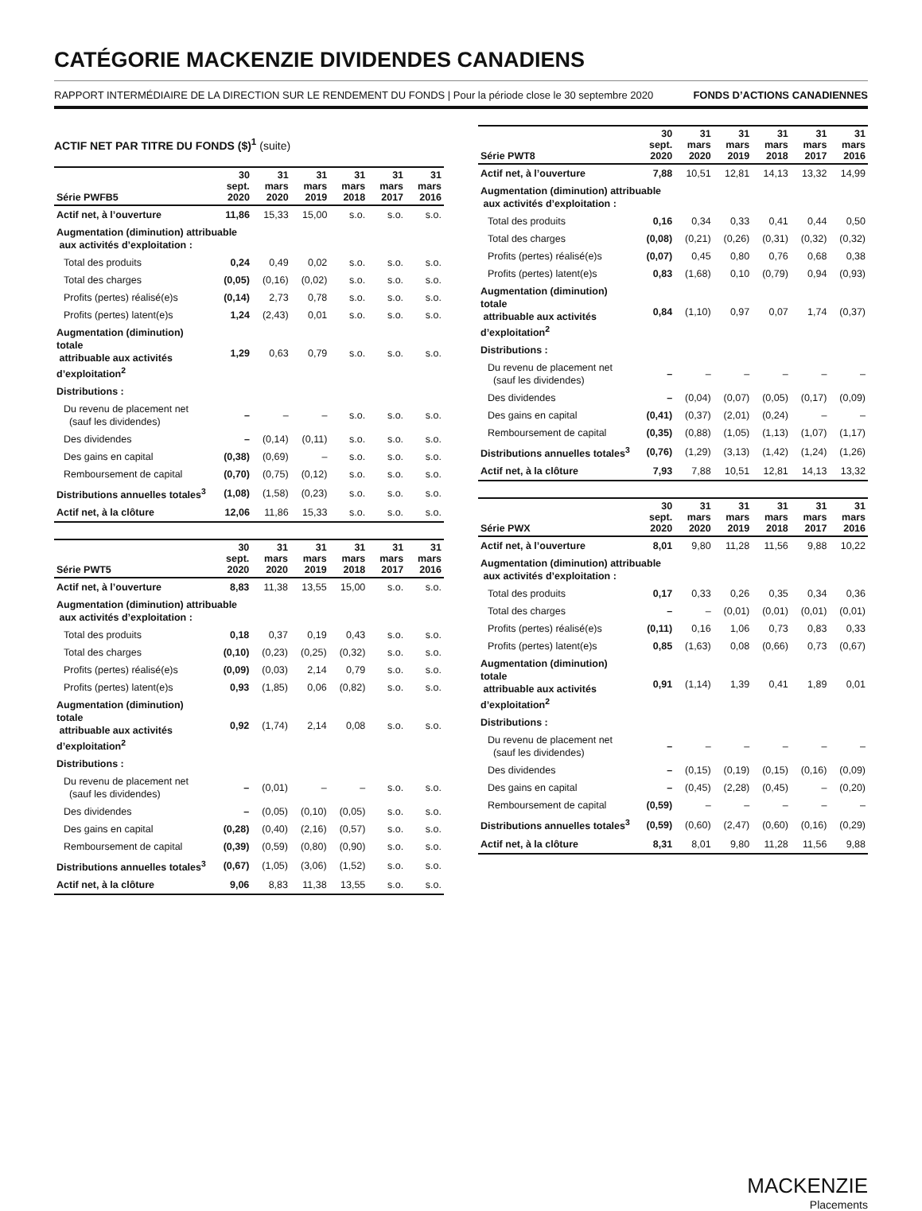CATÉGORIE MACKENZIE DIVIDENDES CANADIENS
RAPPORT INTERMÉDIAIRE DE LA DIRECTION SUR LE RENDEMENT DU FONDS | Pour la période close le 30 septembre 2020 FONDS D’ACTIONS CANADIENNES
ACTIF NET PAR TITRE DU FONDS ($)<sup>1</sup> (suite)
| Série PWFB5 | 30 sept. 2020 | 31 mars 2020 | 31 mars 2019 | 31 mars 2018 | 31 mars 2017 | 31 mars 2016 |
| --- | --- | --- | --- | --- | --- | --- |
| Actif net, à l’ouverture | 11,86 | 15,33 | 15,00 | s.o. | s.o. | s.o. |
| Augmentation (diminution) attribuable aux activités d’exploitation : | | | | | | |
| Total des produits | 0,24 | 0,49 | 0,02 | s.o. | s.o. | s.o. |
| Total des charges | (0,05) | (0,16) | (0,02) | s.o. | s.o. | s.o. |
| Profits (pertes) réalisé(e)s | (0,14) | 2,73 | 0,78 | s.o. | s.o. | s.o. |
| Profits (pertes) latent(e)s | 1,24 | (2,43) | 0,01 | s.o. | s.o. | s.o. |
| Augmentation (diminution) totale attribuable aux activités d’exploitation<sup>2</sup> | 1,29 | 0,63 | 0,79 | s.o. | s.o. | s.o. |
| Distributions : | | | | | | |
| Du revenu de placement net (sauf les dividendes) | – | – | – | s.o. | s.o. | s.o. |
| Des dividendes | – | (0,14) | (0,11) | s.o. | s.o. | s.o. |
| Des gains en capital | (0,38) | (0,69) | – | s.o. | s.o. | s.o. |
| Remboursement de capital | (0,70) | (0,75) | (0,12) | s.o. | s.o. | s.o. |
| Distributions annuelles totales<sup>3</sup> | (1,08) | (1,58) | (0,23) | s.o. | s.o. | s.o. |
| Actif net, à la clôture | 12,06 | 11,86 | 15,33 | s.o. | s.o. | s.o. |
| Série PWT5 | 30 sept. 2020 | 31 mars 2020 | 31 mars 2019 | 31 mars 2018 | 31 mars 2017 | 31 mars 2016 |
| --- | --- | --- | --- | --- | --- | --- |
| Actif net, à l’ouverture | 8,83 | 11,38 | 13,55 | 15,00 | s.o. | s.o. |
| Augmentation (diminution) attribuable aux activités d’exploitation : | | | | | | |
| Total des produits | 0,18 | 0,37 | 0,19 | 0,43 | s.o. | s.o. |
| Total des charges | (0,10) | (0,23) | (0,25) | (0,32) | s.o. | s.o. |
| Profits (pertes) réalisé(e)s | (0,09) | (0,03) | 2,14 | 0,79 | s.o. | s.o. |
| Profits (pertes) latent(e)s | 0,93 | (1,85) | 0,06 | (0,82) | s.o. | s.o. |
| Augmentation (diminution) totale attribuable aux activités d’exploitation<sup>2</sup> | 0,92 | (1,74) | 2,14 | 0,08 | s.o. | s.o. |
| Distributions : | | | | | | |
| Du revenu de placement net (sauf les dividendes) | – | (0,01) | – | – | s.o. | s.o. |
| Des dividendes | – | (0,05) | (0,10) | (0,05) | s.o. | s.o. |
| Des gains en capital | (0,28) | (0,40) | (2,16) | (0,57) | s.o. | s.o. |
| Remboursement de capital | (0,39) | (0,59) | (0,80) | (0,90) | s.o. | s.o. |
| Distributions annuelles totales<sup>3</sup> | (0,67) | (1,05) | (3,06) | (1,52) | s.o. | s.o. |
| Actif net, à la clôture | 9,06 | 8,83 | 11,38 | 13,55 | s.o. | s.o. |
| Série PWT8 | 30 sept. 2020 | 31 mars 2020 | 31 mars 2019 | 31 mars 2018 | 31 mars 2017 | 31 mars 2016 |
| --- | --- | --- | --- | --- | --- | --- |
| Actif net, à l’ouverture | 7,88 | 10,51 | 12,81 | 14,13 | 13,32 | 14,99 |
| Augmentation (diminution) attribuable aux activités d’exploitation : | | | | | | |
| Total des produits | 0,16 | 0,34 | 0,33 | 0,41 | 0,44 | 0,50 |
| Total des charges | (0,08) | (0,21) | (0,26) | (0,31) | (0,32) | (0,32) |
| Profits (pertes) réalisé(e)s | (0,07) | 0,45 | 0,80 | 0,76 | 0,68 | 0,38 |
| Profits (pertes) latent(e)s | 0,83 | (1,68) | 0,10 | (0,79) | 0,94 | (0,93) |
| Augmentation (diminution) totale attribuable aux activités d’exploitation<sup>2</sup> | 0,84 | (1,10) | 0,97 | 0,07 | 1,74 | (0,37) |
| Distributions : | | | | | | |
| Du revenu de placement net (sauf les dividendes) | – | – | – | – | – | – |
| Des dividendes | – | (0,04) | (0,07) | (0,05) | (0,17) | (0,09) |
| Des gains en capital | (0,41) | (0,37) | (2,01) | (0,24) | – | – |
| Remboursement de capital | (0,35) | (0,88) | (1,05) | (1,13) | (1,07) | (1,17) |
| Distributions annuelles totales<sup>3</sup> | (0,76) | (1,29) | (3,13) | (1,42) | (1,24) | (1,26) |
| Actif net, à la clôture | 7,93 | 7,88 | 10,51 | 12,81 | 14,13 | 13,32 |
| Série PWX | 30 sept. 2020 | 31 mars 2020 | 31 mars 2019 | 31 mars 2018 | 31 mars 2017 | 31 mars 2016 |
| --- | --- | --- | --- | --- | --- | --- |
| Actif net, à l’ouverture | 8,01 | 9,80 | 11,28 | 11,56 | 9,88 | 10,22 |
| Augmentation (diminution) attribuable aux activités d’exploitation : | | | | | | |
| Total des produits | 0,17 | 0,33 | 0,26 | 0,35 | 0,34 | 0,36 |
| Total des charges | – | – | (0,01) | (0,01) | (0,01) | (0,01) |
| Profits (pertes) réalisé(e)s | (0,11) | 0,16 | 1,06 | 0,73 | 0,83 | 0,33 |
| Profits (pertes) latent(e)s | 0,85 | (1,63) | 0,08 | (0,66) | 0,73 | (0,67) |
| Augmentation (diminution) totale attribuable aux activités d’exploitation<sup>2</sup> | 0,91 | (1,14) | 1,39 | 0,41 | 1,89 | 0,01 |
| Distributions : | | | | | | |
| Du revenu de placement net (sauf les dividendes) | – | – | – | – | – | – |
| Des dividendes | – | (0,15) | (0,19) | (0,15) | (0,16) | (0,09) |
| Des gains en capital | – | (0,45) | (2,28) | (0,45) | – | (0,20) |
| Remboursement de capital | (0,59) | – | – | – | – | – |
| Distributions annuelles totales<sup>3</sup> | (0,59) | (0,60) | (2,47) | (0,60) | (0,16) | (0,29) |
| Actif net, à la clôture | 8,31 | 8,01 | 9,80 | 11,28 | 11,56 | 9,88 |
MACKENZIE
Placements